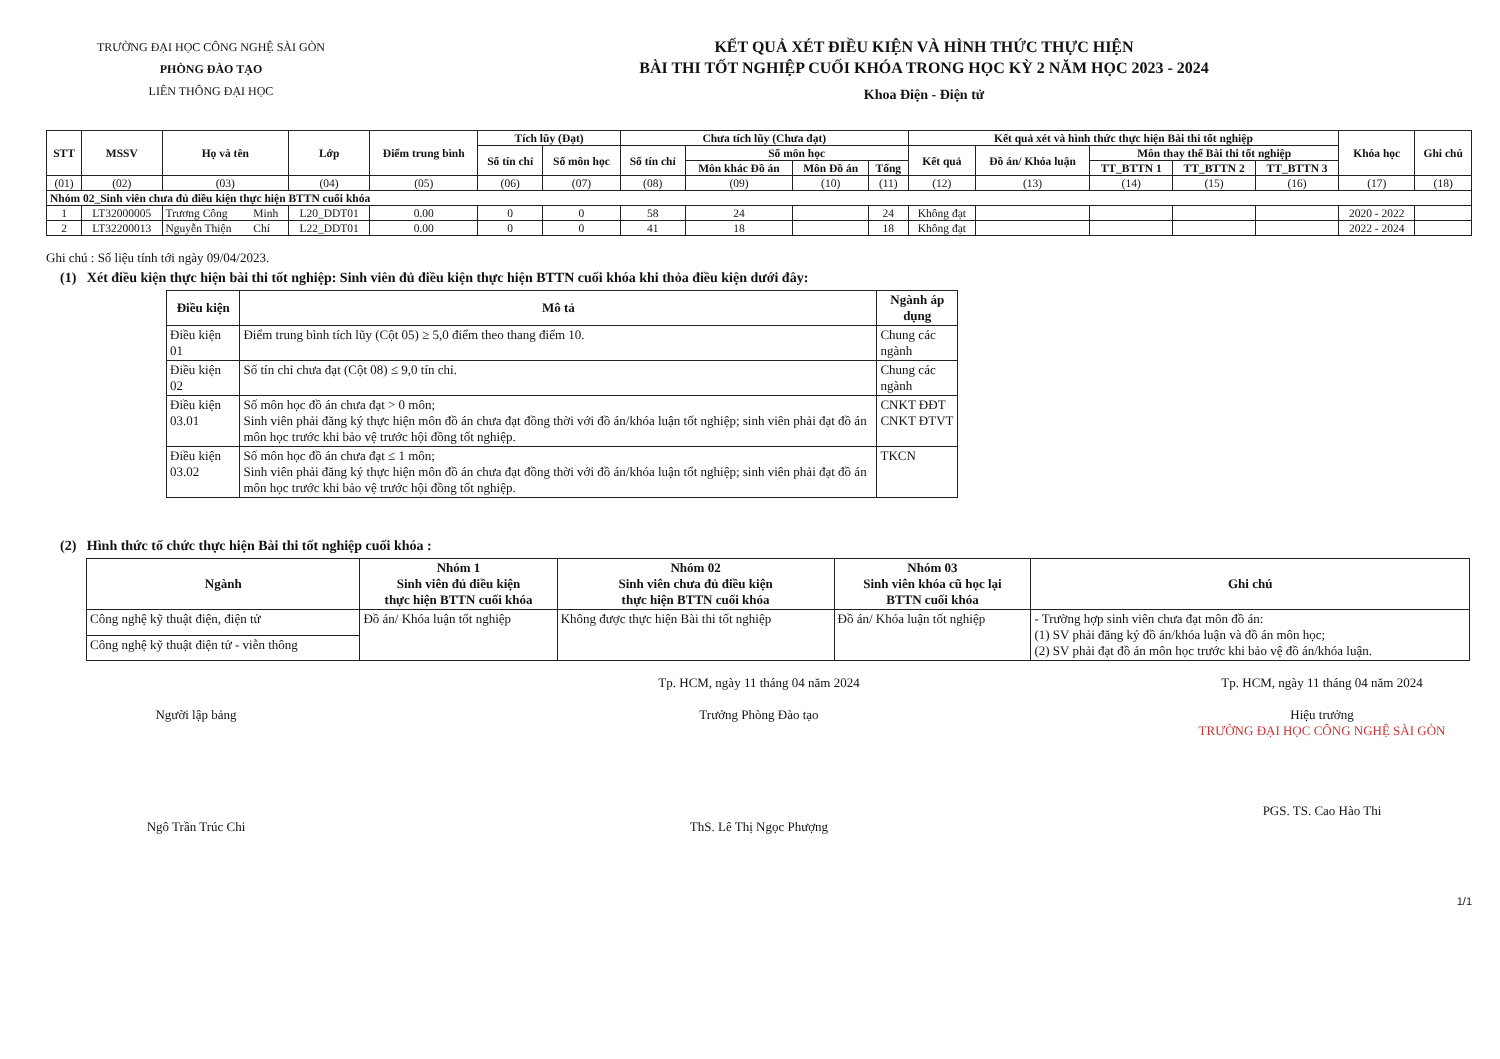TRƯỜNG ĐẠI HỌC CÔNG NGHỆ SÀI GÒN
PHÒNG ĐÀO TẠO
LIÊN THÔNG ĐẠI HỌC
KẾT QUẢ XÉT ĐIỀU KIỆN VÀ HÌNH THỨC THỰC HIỆN
BÀI THI TỐT NGHIỆP CUỐI KHÓA TRONG HỌC KỲ 2 NĂM HỌC 2023 - 2024
Khoa Điện - Điện tử
| STT | MSSV | Họ và tên | | Lớp | Điểm trung bình | Tích lũy (Đạt) | | Chưa tích lũy (Chưa đạt) | | | | Kết quả xét và hình thức thực hiện Bài thi tốt nghiệp | | | | | Khóa học | Ghi chú |
| --- | --- | --- | --- | --- | --- | --- | --- | --- | --- | --- | --- | --- | --- | --- | --- | --- | --- | --- |
| | | | | | | Số tín chỉ | Số môn học | Số tín chỉ | Số môn học | | | Kết quả | Đồ án/ Khóa luận | Môn thay thế Bài thi tốt nghiệp | | | | |
| | | | | | | | | | Môn khác Đồ án | Môn Đồ án | Tổng | | | TT_BTTN 1 | TT_BTTN 2 | TT_BTTN 3 | | |
| (01) | (02) | (03) | | (04) | (05) | (06) | (07) | (08) | (09) | (10) | (11) | (12) | (13) | (14) | (15) | (16) | (17) | (18) |
| Nhóm 02_Sinh viên chưa đủ điều kiện thực hiện BTTN cuối khóa | | | | | | | | | | | | | | | | | | |
| 1 | LT32000005 | Trương Công | Minh | L20_DDT01 | 0.00 | 0 | 0 | 58 | 24 | | 24 | Không đạt | | | | | 2020 - 2022 | |
| 2 | LT32200013 | Nguyễn Thiện | Chí | L22_DDT01 | 0.00 | 0 | 0 | 41 | 18 | | 18 | Không đạt | | | | | 2022 - 2024 | |
Ghi chú : Số liệu tính tới ngày 09/04/2023.
(1) Xét điều kiện thực hiện bài thi tốt nghiệp: Sinh viên đủ điều kiện thực hiện BTTN cuối khóa khi thỏa điều kiện dưới đây:
| Điều kiện | Mô tả | Ngành áp dụng |
| --- | --- | --- |
| Điều kiện 01 | Điểm trung bình tích lũy (Cột 05) ≥ 5,0 điểm theo thang điểm 10. | Chung các ngành |
| Điều kiện 02 | Số tín chỉ chưa đạt (Cột 08) ≤ 9,0 tín chỉ. | Chung các ngành |
| Điều kiện 03.01 | Số môn học đồ án chưa đạt > 0 môn; Sinh viên phải đăng ký thực hiện môn đồ án chưa đạt đồng thời với đồ án/khóa luận tốt nghiệp; sinh viên phải đạt đồ án môn học trước khi bảo vệ trước hội đồng tốt nghiệp. | CNKT ĐĐT CNKT ĐTVT |
| Điều kiện 03.02 | Số môn học đồ án chưa đạt ≤ 1 môn; Sinh viên phải đăng ký thực hiện môn đồ án chưa đạt đồng thời với đồ án/khóa luận tốt nghiệp; sinh viên phải đạt đồ án môn học trước khi bảo vệ trước hội đồng tốt nghiệp. | TKCN |
(2) Hình thức tổ chức thực hiện Bài thi tốt nghiệp cuối khóa :
| Ngành | Nhóm 1 Sinh viên đủ điều kiện thực hiện BTTN cuối khóa | Nhóm 02 Sinh viên chưa đủ điều kiện thực hiện BTTN cuối khóa | Nhóm 03 Sinh viên khóa cũ học lại BTTN cuối khóa | Ghi chú |
| --- | --- | --- | --- | --- |
| Công nghệ kỹ thuật điện, điện tử | Đồ án/ Khóa luận tốt nghiệp | Không được thực hiện Bài thi tốt nghiệp | Đồ án/ Khóa luận tốt nghiệp | - Trường hợp sinh viên chưa đạt môn đồ án: (1) SV phải đăng ký đồ án/khóa luận và đồ án môn học; (2) SV phải đạt đồ án môn học trước khi bảo vệ đồ án/khóa luận. |
| Công nghệ kỹ thuật điện tử - viễn thông | | | | |
Người lập bảng
Ngô Trần Trúc Chi
Tp. HCM, ngày 11 tháng 04 năm 2024
Trưởng Phòng Đào tạo
ThS. Lê Thị Ngọc Phượng
Tp. HCM, ngày 11 tháng 04 năm 2024
Hiệu trưởng
TRƯỜNG ĐẠI HỌC CÔNG NGHỆ SÀI GÒN
PGS. TS. Cao Hào Thi
1/1